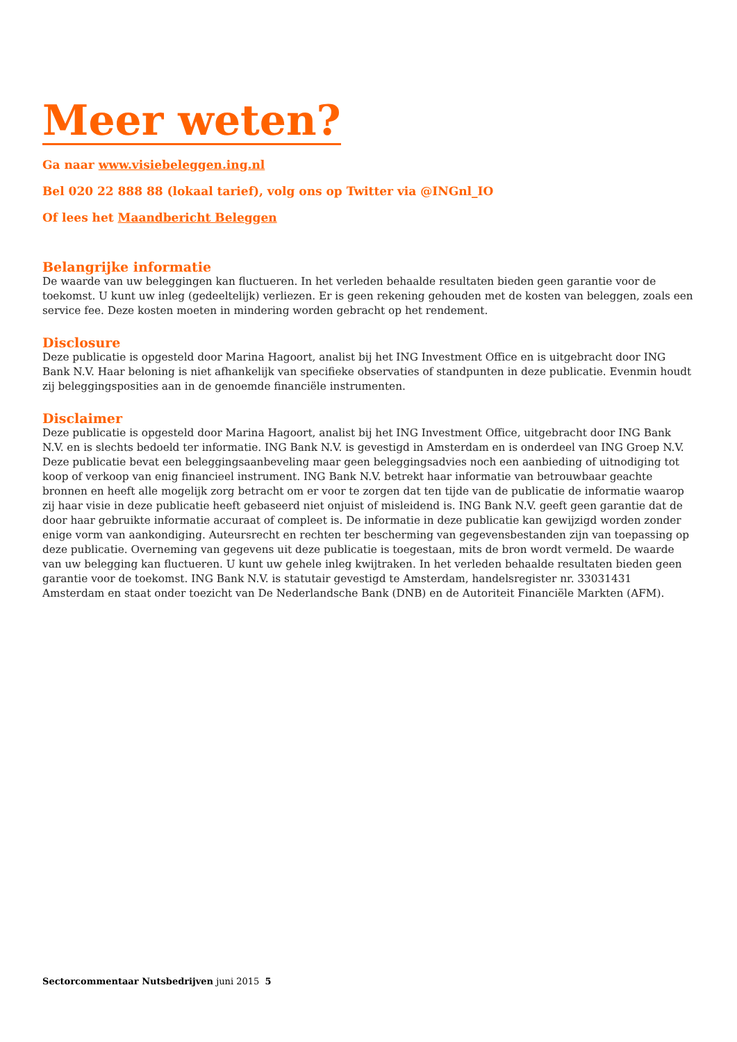Meer weten?
Ga naar www.visiebeleggen.ing.nl
Bel 020 22 888 88 (lokaal tarief), volg ons op Twitter via @INGnl_IO
Of lees het Maandbericht Beleggen
Belangrijke informatie
De waarde van uw beleggingen kan fluctueren. In het verleden behaalde resultaten bieden geen garantie voor de toekomst. U kunt uw inleg (gedeeltelijk) verliezen. Er is geen rekening gehouden met de kosten van beleggen, zoals een service fee. Deze kosten moeten in mindering worden gebracht op het rendement.
Disclosure
Deze publicatie is opgesteld door Marina Hagoort, analist bij het ING Investment Office en is uitgebracht door ING Bank N.V. Haar beloning is niet afhankelijk van specifieke observaties of standpunten in deze publicatie. Evenmin houdt zij beleggingsposities aan in de genoemde financiële instrumenten.
Disclaimer
Deze publicatie is opgesteld door Marina Hagoort, analist bij het ING Investment Office, uitgebracht door ING Bank N.V. en is slechts bedoeld ter informatie. ING Bank N.V. is gevestigd in Amsterdam en is onderdeel van ING Groep N.V. Deze publicatie bevat een beleggingsaanbeveling maar geen beleggingsadvies noch een aanbieding of uitnodiging tot koop of verkoop van enig financieel instrument. ING Bank N.V. betrekt haar informatie van betrouwbaar geachte bronnen en heeft alle mogelijk zorg betracht om er voor te zorgen dat ten tijde van de publicatie de informatie waarop zij haar visie in deze publicatie heeft gebaseerd niet onjuist of misleidend is. ING Bank N.V. geeft geen garantie dat de door haar gebruikte informatie accuraat of compleet is. De informatie in deze publicatie kan gewijzigd worden zonder enige vorm van aankondiging. Auteursrecht en rechten ter bescherming van gegevensbestanden zijn van toepassing op deze publicatie. Overneming van gegevens uit deze publicatie is toegestaan, mits de bron wordt vermeld. De waarde van uw belegging kan fluctueren. U kunt uw gehele inleg kwijtraken. In het verleden behaalde resultaten bieden geen garantie voor de toekomst. ING Bank N.V. is statutair gevestigd te Amsterdam, handelsregister nr. 33031431 Amsterdam en staat onder toezicht van De Nederlandsche Bank (DNB) en de Autoriteit Financiële Markten (AFM).
Sectorcommentaar Nutsbedrijven juni 2015 5